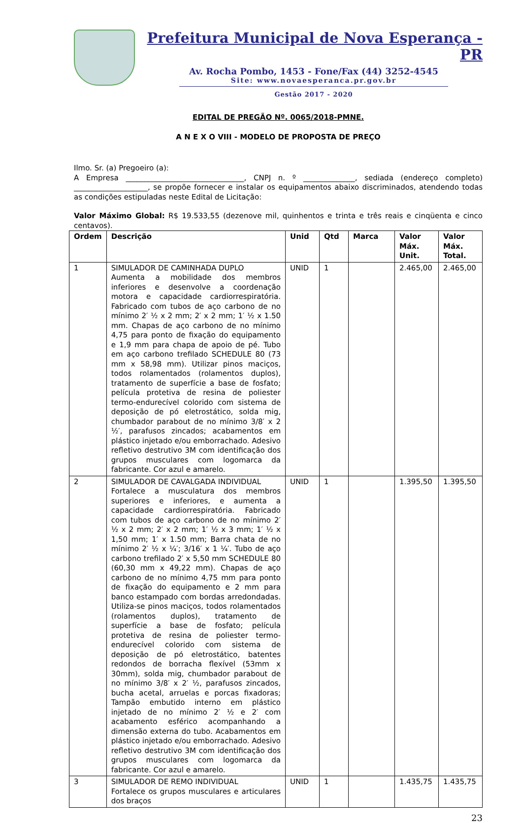Prefeitura Municipal de Nova Esperança - PR
Av. Rocha Pombo, 1453 - Fone/Fax (44) 3252-4545
Site: www.novaesperanca.pr.gov.br
Gestão 2017 - 2020
EDITAL DE PREGÃO Nº. 0065/2018-PMNE.
A N E X O VIII - MODELO DE PROPOSTA DE PREÇO
Ilmo. Sr. (a) Pregoeiro (a):
A Empresa ________________________________, CNPJ n. º ______________, sediada (endereço completo) ____________________, se propõe fornecer e instalar os equipamentos abaixo discriminados, atendendo todas as condições estipuladas neste Edital de Licitação:
Valor Máximo Global: R$ 19.533,55 (dezenove mil, quinhentos e trinta e três reais e cinqüenta e cinco centavos).
| Ordem | Descrição | Unid | Qtd | Marca | Valor Máx. Unit. | Valor Máx. Total. |
| --- | --- | --- | --- | --- | --- | --- |
| 1 | SIMULADOR DE CAMINHADA DUPLO Aumenta a mobilidade dos membros inferiores e desenvolve a coordenação motora e capacidade cardiorrespiratória. Fabricado com tubos de aço carbono de no mínimo 2′ ½ x 2 mm; 2′ x 2 mm; 1′ ½ x 1.50 mm. Chapas de aço carbono de no mínimo 4,75 para ponto de fixação do equipamento e 1,9 mm para chapa de apoio de pé. Tubo em aço carbono trefilado SCHEDULE 80 (73 mm x 58,98 mm). Utilizar pinos maciços, todos rolamentados (rolamentos duplos), tratamento de superfície a base de fosfato; película protetiva de resina de poliester termo-endurecível colorido com sistema de deposição de pó eletrostático, solda mig, chumbador parabout de no mínimo 3/8′ x 2 ½′, parafusos zincados; acabamentos em plástico injetado e/ou emborrachado. Adesivo refletivo destrutivo 3M com identificação dos grupos musculares com logomarca da fabricante. Cor azul e amarelo. | UNID | 1 | | 2.465,00 | 2.465,00 |
| 2 | SIMULADOR DE CAVALGADA INDIVIDUAL Fortalece a musculatura dos membros superiores e inferiores, e aumenta a capacidade cardiorrespiratória. Fabricado com tubos de aço carbono de no mínimo 2′ ½ x 2 mm; 2′ x 2 mm; 1′ ½ x 3 mm; 1′ ½ x 1,50 mm; 1′ x 1.50 mm; Barra chata de no mínimo 2′ ½ x ¼′; 3/16′ x 1 ¼′. Tubo de aço carbono trefilado 2′ x 5,50 mm SCHEDULE 80 (60,30 mm x 49,22 mm). Chapas de aço carbono de no mínimo 4,75 mm para ponto de fixação do equipamento e 2 mm para banco estampado com bordas arredondadas. Utiliza-se pinos maciços, todos rolamentados (rolamentos duplos), tratamento de superfície a base de fosfato; película protetiva de resina de poliester termo-endurecível colorido com sistema de deposição de pó eletrostático, batentes redondos de borracha flexível (53mm x 30mm), solda mig, chumbador parabout de no mínimo 3/8′ x 2′ ½, parafusos zincados, bucha acetal, arruelas e porcas fixadoras; Tampão embutido interno em plástico injetado de no mínimo 2′ ½ e 2′ com acabamento esférico acompanhando a dimensão externa do tubo. Acabamentos em plástico injetado e/ou emborrachado. Adesivo refletivo destrutivo 3M com identificação dos grupos musculares com logomarca da fabricante. Cor azul e amarelo. | UNID | 1 | | 1.395,50 | 1.395,50 |
| 3 | SIMULADOR DE REMO INDIVIDUAL Fortalece os grupos musculares e articulares dos braços | UNID | 1 | | 1.435,75 | 1.435,75 |
23